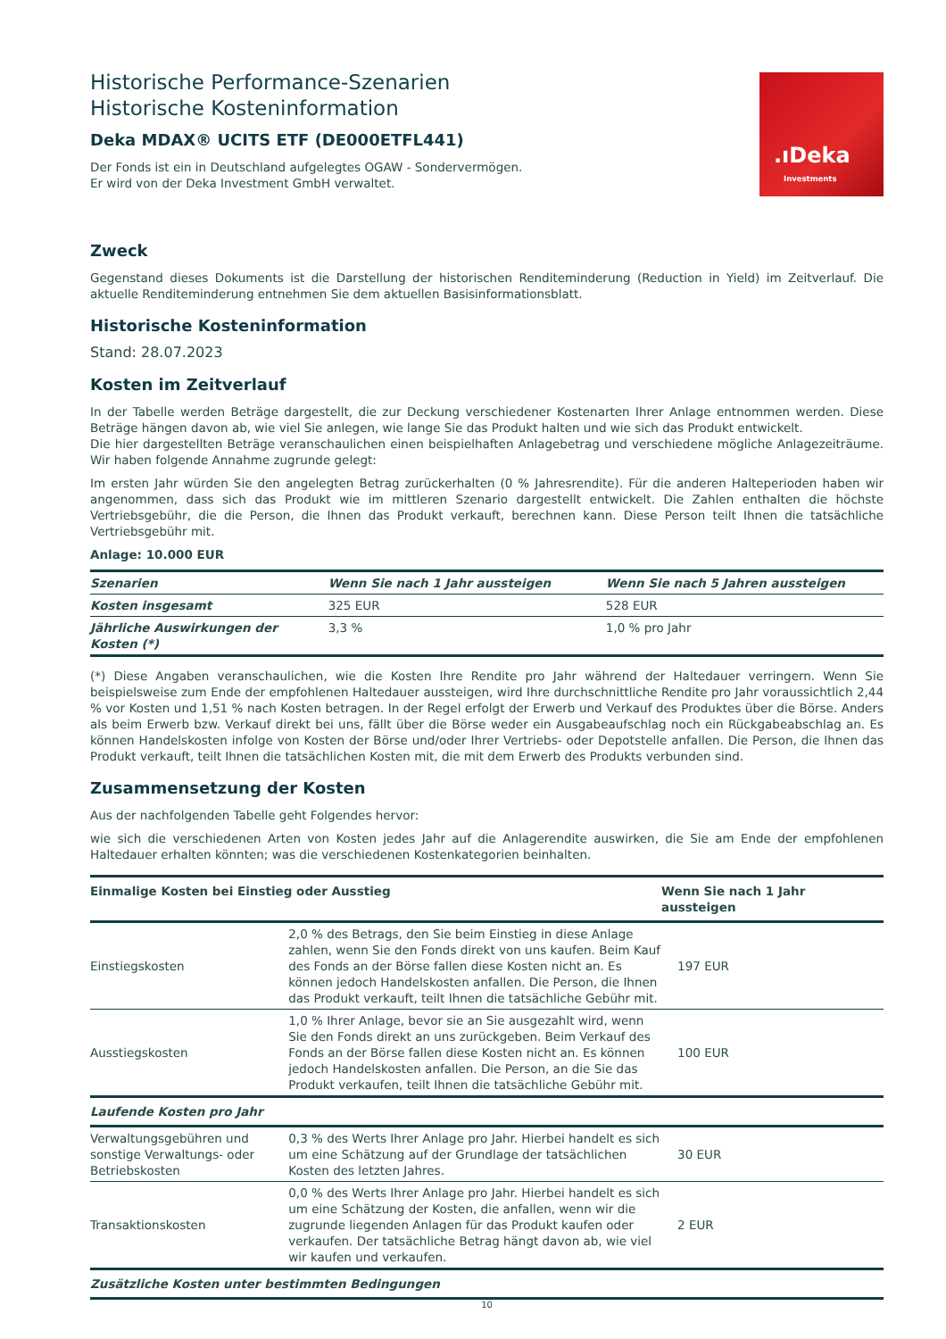.ıDeka
Investments
Historische Performance-Szenarien
Historische Kosteninformation
Deka MDAX® UCITS ETF (DE000ETFL441)
Der Fonds ist ein in Deutschland aufgelegtes OGAW - Sondervermögen.
Er wird von der Deka Investment GmbH verwaltet.
Zweck
Gegenstand dieses Dokuments ist die Darstellung der historischen Renditeminderung (Reduction in Yield) im Zeitverlauf. Die aktuelle Renditeminderung entnehmen Sie dem aktuellen Basisinformationsblatt.
Historische Kosteninformation
Stand: 28.07.2023
Kosten im Zeitverlauf
In der Tabelle werden Beträge dargestellt, die zur Deckung verschiedener Kostenarten Ihrer Anlage entnommen werden. Diese Beträge hängen davon ab, wie viel Sie anlegen, wie lange Sie das Produkt halten und wie sich das Produkt entwickelt.
Die hier dargestellten Beträge veranschaulichen einen beispielhaften Anlagebetrag und verschiedene mögliche Anlagezeiträume. Wir haben folgende Annahme zugrunde gelegt:
Im ersten Jahr würden Sie den angelegten Betrag zurückerhalten (0 % Jahresrendite). Für die anderen Halteperioden haben wir angenommen, dass sich das Produkt wie im mittleren Szenario dargestellt entwickelt. Die Zahlen enthalten die höchste Vertriebsgebühr, die die Person, die Ihnen das Produkt verkauft, berechnen kann. Diese Person teilt Ihnen die tatsächliche Vertriebsgebühr mit.
Anlage: 10.000 EUR
| Szenarien | Wenn Sie nach 1 Jahr aussteigen | Wenn Sie nach 5 Jahren aussteigen |
| --- | --- | --- |
| Kosten insgesamt | 325 EUR | 528 EUR |
| Jährliche Auswirkungen der Kosten (*) | 3,3 % | 1,0 % pro Jahr |
(*) Diese Angaben veranschaulichen, wie die Kosten Ihre Rendite pro Jahr während der Haltedauer verringern. Wenn Sie beispielsweise zum Ende der empfohlenen Haltedauer aussteigen, wird Ihre durchschnittliche Rendite pro Jahr voraussichtlich 2,44 % vor Kosten und 1,51 % nach Kosten betragen. In der Regel erfolgt der Erwerb und Verkauf des Produktes über die Börse. Anders als beim Erwerb bzw. Verkauf direkt bei uns, fällt über die Börse weder ein Ausgabeaufschlag noch ein Rückgabeabschlag an. Es können Handelskosten infolge von Kosten der Börse und/oder Ihrer Vertriebs- oder Depotstelle anfallen. Die Person, die Ihnen das Produkt verkauft, teilt Ihnen die tatsächlichen Kosten mit, die mit dem Erwerb des Produkts verbunden sind.
Zusammensetzung der Kosten
Aus der nachfolgenden Tabelle geht Folgendes hervor:
wie sich die verschiedenen Arten von Kosten jedes Jahr auf die Anlagerendite auswirken, die Sie am Ende der empfohlenen Haltedauer erhalten könnten; was die verschiedenen Kostenkategorien beinhalten.
| Einmalige Kosten bei Einstieg oder Ausstieg | | Wenn Sie nach 1 Jahr aussteigen |
| --- | --- | --- |
| Einstiegskosten | 2,0 % des Betrags, den Sie beim Einstieg in diese Anlage zahlen, wenn Sie den Fonds direkt von uns kaufen. Beim Kauf des Fonds an der Börse fallen diese Kosten nicht an. Es können jedoch Handelskosten anfallen. Die Person, die Ihnen das Produkt verkauft, teilt Ihnen die tatsächliche Gebühr mit. | 197 EUR |
| Ausstiegskosten | 1,0 % Ihrer Anlage, bevor sie an Sie ausgezahlt wird, wenn Sie den Fonds direkt an uns zurückgeben. Beim Verkauf des Fonds an der Börse fallen diese Kosten nicht an. Es können jedoch Handelskosten anfallen. Die Person, an die Sie das Produkt verkaufen, teilt Ihnen die tatsächliche Gebühr mit. | 100 EUR |
| Laufende Kosten pro Jahr | | |
| Verwaltungsgebühren und sonstige Verwaltungs- oder Betriebskosten | 0,3 % des Werts Ihrer Anlage pro Jahr. Hierbei handelt es sich um eine Schätzung auf der Grundlage der tatsächlichen Kosten des letzten Jahres. | 30 EUR |
| Transaktionskosten | 0,0 % des Werts Ihrer Anlage pro Jahr. Hierbei handelt es sich um eine Schätzung der Kosten, die anfallen, wenn wir die zugrunde liegenden Anlagen für das Produkt kaufen oder verkaufen. Der tatsächliche Betrag hängt davon ab, wie viel wir kaufen und verkaufen. | 2 EUR |
| Zusätzliche Kosten unter bestimmten Bedingungen | | |
10